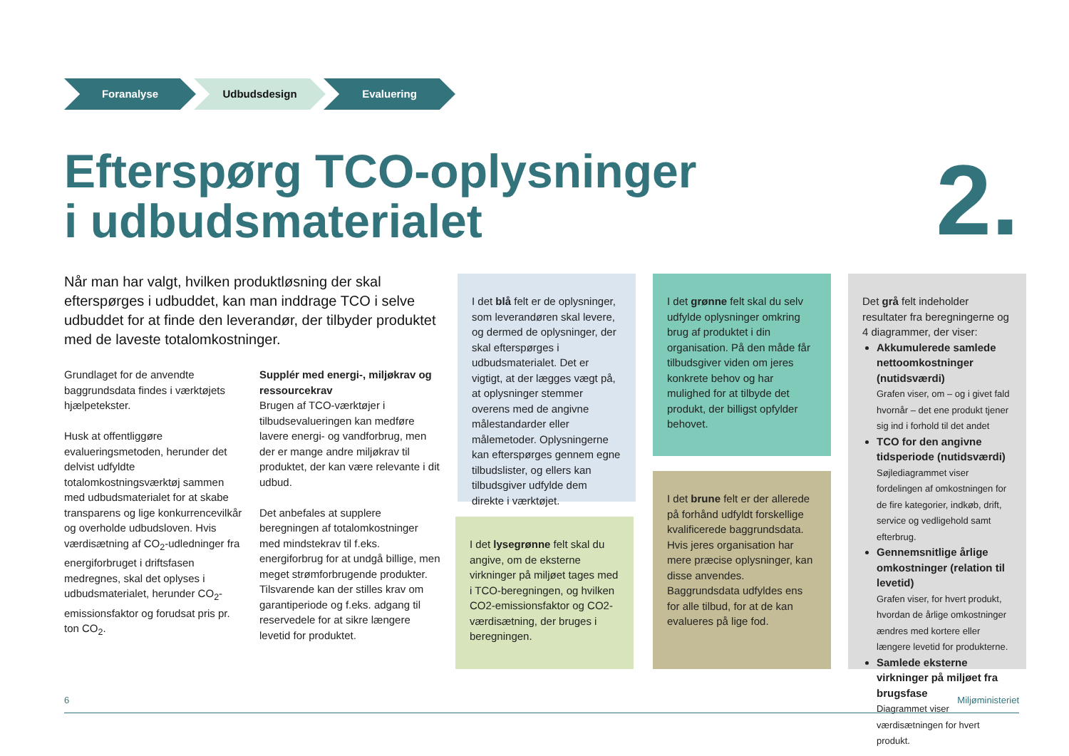Foranalyse Udbudsdesign Evaluering
Efterspørg TCO-oplysninger
i udbudsmaterialet
2.
Når man har valgt, hvilken produktløsning der skal efterspørges i udbuddet, kan man inddrage TCO i selve udbuddet for at finde den leverandør, der tilbyder produktet med de laveste totalomkostninger.
Grundlaget for de anvendte baggrundsdata findes i værktøjets hjælpetekster.
Husk at offentliggøre evalueringsmetoden, herunder det delvist udfyldte totalomkostningsværktøj sammen med udbudsmaterialet for at skabe transparens og lige konkurrencevilkår og overholde udbudsloven. Hvis værdisætning af CO<sub>2</sub>-udledninger fra energiforbruget i driftsfasen medregnes, skal det oplyses i udbudsmaterialet, herunder CO<sub>2</sub>-emissionsfaktor og forudsat pris pr. ton CO<sub>2</sub>.
Supplér med energi-, miljøkrav og ressourcekrav
Brugen af TCO-værktøjer i tilbudsevalueringen kan medføre lavere energi- og vandforbrug, men der er mange andre miljøkrav til produktet, der kan være relevante i dit udbud.
Det anbefales at supplere beregningen af totalomkostninger med mindstekrav til f.eks. energiforbrug for at undgå billige, men meget strømforbrugende produkter. Tilsvarende kan der stilles krav om garantiperiode og f.eks. adgang til reservedele for at sikre længere levetid for produktet.
I det blå felt er de oplysninger, som leverandøren skal levere, og dermed de oplysninger, der skal efterspørges i udbudsmaterialet. Det er vigtigt, at der lægges vægt på, at oplysninger stemmer overens med de angivne målestandarder eller målemetoder. Oplysningerne kan efterspørges gennem egne tilbudslister, og ellers kan tilbudsgiver udfylde dem direkte i værktøjet.
I det lysegrønne felt skal du angive, om de eksterne virkninger på miljøet tages med i TCO-beregningen, og hvilken CO2-emissionsfaktor og CO2-værdisætning, der bruges i beregningen.
I det grønne felt skal du selv udfylde oplysninger omkring brug af produktet i din organisation. På den måde får tilbudsgiver viden om jeres konkrete behov og har mulighed for at tilbyde det produkt, der billigst opfylder behovet.
I det brune felt er der allerede på forhånd udfyldt forskellige kvalificerede baggrundsdata. Hvis jeres organisation har mere præcise oplysninger, kan disse anvendes. Baggrundsdata udfyldes ens for alle tilbud, for at de kan evalueres på lige fod.
Det grå felt indeholder resultater fra beregningerne og 4 diagrammer, der viser:
Akkumulerede samlede nettoomkostninger (nutidsværdi)
Grafen viser, om – og i givet fald hvornår – det ene produkt tjener sig ind i forhold til det andet
TCO for den angivne tidsperiode (nutidsværdi)
Søjlediagrammet viser fordelingen af omkostningen for de fire kategorier, indkøb, drift, service og vedligehold samt efterbrug.
Gennemsnitlige årlige omkostninger (relation til levetid)
Grafen viser, for hvert produkt, hvordan de årlige omkostninger ændres med kortere eller længere levetid for produkterne.
Samlede eksterne virkninger på miljøet fra brugsfase
Diagrammet viser værdisætningen for hvert produkt.
6 Miljøministeriet